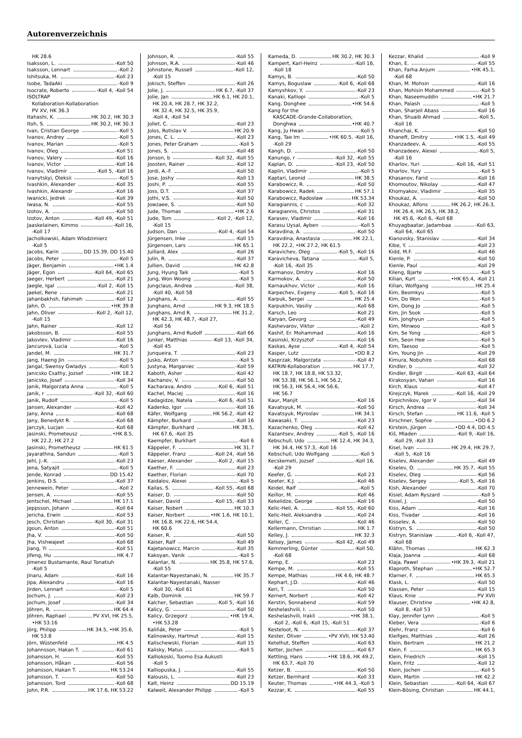Autorenverzeichnis
HK 28.6
Isaksson, L. -Koll 50
Isaksson, Lennart -Koll 2
Ishitsuka, M. -Koll 23
Isobe, TadaAki -Koll 9
Isocrate, Roberto -Koll 4, -Koll 54
ISOLTRAP
Kollaboration-Kollaboration
PV XV, HK 36.3
Itahashi, K. HK 30.2, HK 30.3
Itoh, S. HK 30.2, HK 30.3
Ivan, Cristian George -Koll 5
Ivanov, Andrey -Koll 5
Ivanov, Marian -Koll 5
Ivanov, Oleg -Koll 51
Ivanov, Valery -Koll 16
Ivanov, Victor -Koll 16
Ivanov, Vladimir -Koll 5, -Koll 16
Ivanytskyi, Oleksii -Koll 5
Ivashkin, Alexander -Koll 35
Ivashkin, Alexandr -Koll 16
Iwanicki, Jedrek -Koll 39
Iwasa, N. -Koll 55
Izotov, A. -Koll 50
Izotov, Anton -Koll 49, -Koll 51
Jaaskelainen, Kimmo -Koll 16,
-Koll 17
Jacholkowski, Adam Wlodzimierz
-Koll 5
Jacobs, Karin DD 15.39, DD 15.40
Jacobs, Peter -Koll 5
Jäger, Benjamin •HK 1.4
Jäger, Egon -Koll 64, -Koll 65
Jaeger, Herbert -Koll 21
Jaegle, Igal -Koll 2, -Koll 15
Jaekel, Rene -Koll 21
Jahanbakhsh, Fahimeh -Koll 12
Jahn, O. •HK 39.8
Jahn, Oliver -Koll 2, -Koll 12,
-Koll 15
Jahn, Rainer -Koll 12
Jakobsson, B. -Koll 55
Jakovlev, Vladimir -Koll 16
Jancurová, Lucia -Koll 5
Jandel, M. HK 31.7
Jang, Haeng Jin -Koll 5
Jangal, Swensy Gwladys -Koll 5
Janicsko Csathy, Jozsef •HK 18.2
Janicsko, Josef -Koll 34
Janik, Malgorzata Anna -Koll 5
Janik, r -Koll 32, -Koll 60
Janik, Rudolf -Koll 5
Jansen, Alexander -Koll 42
Jany, Anna -Koll 68
Jany, Benedykt R. -Koll 68
Jarczyk, Lucjan -Koll 68
Jasinski, Prometeusz •HK 8.5,
HK 22.2, HK 27.2
Jasinski, Prometheusz HK 61.5
Jayarathna, Sandun -Koll 5
Jehl, J.-K. -Koll 23
Jena, Satyajit -Koll 5
Jende, Konrad DD 15.42
Jenkins, D.S. -Koll 37
Jennewein, Peter -Koll 2
Jensen, A. -Koll 55
Jentschel, Michael HK 17.1
Jeppsson, Johann -Koll 64
Jericha, Erwin -Koll 53
Jesch, Christian -Koll 30, -Koll 31
Jgoun, Anton -Koll 51
Jha, V. -Koll 50
Jha, Vishwajeet -Koll 68
Jiang, Yi -Koll 51
Jifeng, Hu HK 4.7
Jimenez Bustamante, Raul Tonatiuh
-Koll 5
Jinaru, Adam -Koll 16
Jipa, Alexandru -Koll 16
Jirden, Lennart -Koll 5
Jochum, J. -Koll 23
Jochum, Josef -Koll 34
Jöhren, R. HK 64.4
Jöhren, Raphael PV XVI, HK 25.5,
•HK 53.16
Jörg, Philipp HK 34.5, •HK 35.6,
HK 53.8
Jörn, Wüstenfeld HK 4.5
Johannsson, Hakan T. -Koll 61
Johansson, H. -Koll 55
Johansson, Håkan -Koll 56
Johansson, Hakan T. HK 53.24
Johansson, T. -Koll 50
Johansson, Tord -Koll 68
John, P.R. HK 17.6, HK 53.22
Johnson, R. -Koll 55
Johnson, R.A. -Koll 46
Johnstone, Russell -Koll 12,
-Koll 15
Jokisch, Steffen -Koll 26
Jolie, J. HK 6.7, -Koll 37
Jolie, Jan HK 6.1, HK 20.1,
HK 20.4, HK 28.7, HK 32.2,
HK 32.4, HK 32.5, HK 35.9,
-Koll 4, -Koll 54
Jollet, C. -Koll 23
Jolos, Rotislav V. HK 20.9
Jones, C. L. -Koll 23
Jones, Peter Graham -Koll 5
Jones, S. -Koll 48
Jonson, b -Koll 32, -Koll 55
Joosten, Rainer -Koll 12
Jordi, A.-F. -Koll 50
Jose, Joshy -Koll 13
Joshi, P. -Koll 55
Joss, D.T. -Koll 37
Jothi, V.S. -Koll 50
Jowzaee, S. -Koll 50
Jude, Thomas •HK 2.6
Jude, Tom -Koll 2, -Koll 12,
-Koll 15
Judson, Dan -Koll 4, -Koll 54
Jürgensen, Inke -Koll 15
Jürgensen, Lars HK 65.1
Juillard, Alex -Koll 26
Julin, R. -Koll 37
Jullien, David HK 42.8
Jung, Hyung Taik -Koll 5
Jung, Won Woong -Koll 5
Jungclaus, Andrea -Koll 38,
-Koll 40, -Koll 58
Junghans, A. -Koll 55
Junghans, Arnd HK 9.3, HK 18.5
Junghans, Arnd R. HK 31.2,
HK 42.3, HK 48.7, -Koll 27,
-Koll 56
Junghans, Arnd Rudolf -Koll 66
Junker, Matthias -Koll 13, -Koll 34,
-Koll 45
Junqueira, T. -Koll 23
Jusko, Anton -Koll 5
Justyna, Marganiec -Koll 59
Kaboth, Asher -Koll 42
Kachanov, V. -Koll 50
Kacharava, Andro -Koll 6, -Koll 51
Kachel, Maciej -Koll 16
Kadagidze, Natela -Koll 6, -Koll 51
Kadenko, Igor -Koll 16
Käfer, Wolfgang HK 56.2, -Koll 42
Kämpfer, Burkard -Koll 16
Kämpfer, Burkhard HK 38.5,
HK 67.6, -Koll 35
Kaempfer, Burkhart -Koll 6
Käppeler, F. HK 31.7
Käppeler, Franz -Koll 24, -Koll 56
Kaeser, Alexander -Koll 2, -Koll 15
Kaether, F. -Koll 23
Kaether, Florian -Koll 70
Kaidalov, Alexei -Koll 5
Kailas, S. -Koll 55, -Koll 68
Kaiser, D. -Koll 50
Kaiser, David -Koll 15, -Koll 33
Kaiser, Nobert HK 10.3
Kaiser, Norbert •HK 1.6, HK 10.1,
HK 16.8, HK 22.6, HK 54.4,
HK 60.6
Kaiser, R. -Koll 50
Kaiser, Ralf -Koll 49
Kajetanowicz, Marcin -Koll 35
Kakoyan, Vanik -Koll 5
Kalantar, N. HK 35.8, HK 57.6,
-Koll 55
Kalantar-Nayestanaki, N. HK 35.7
Kalantar-Nayestanaki, Nasser
-Koll 30, -Koll 61
Kalb, Dominik HK 59.7
Kalcher, Sebastian -Koll 5, -Koll 16
Kalicy, G. -Koll 50
Kalicy, Grzegorz •HK 19.4,
•HK 53.28
Kaliňák, Peter -Koll 5
Kalinowsky, Hartmut -Koll 15
Kalischewski, Florian -Koll 15
Kalisky, Matus -Koll 5
Kalliokoski, Tuomo Esa Aukusti
-Koll 5
Kalliopuska, J. -Koll 55
Kalousis, L. -Koll 23
Kalt, Heinz DD 15.19
Kalweit, Alexander Philipp -Koll 5
Kameda, D. HK 30.2, HK 30.3
Kampert, Karl-Heinz -Koll 16,
-Koll 18
Kamys, B. -Koll 50
Kamys, Boguslaw -Koll 6, -Koll 68
Kamyshkov, Y. -Koll 23
Kanaki, Kalliopi -Koll 5
Kang, Donghee •HK 54.6
Kang for the
KASCADE-Grande-Collaboration,
Donghwa •HK 40.7
Kang, Ju Hwan -Koll 5
Kang, Tae Im •HK 60.5, -Koll 16,
-Koll 29
Kangh, D. -Koll 50
Kanungo, r -Koll 32, -Koll 55
Kaplan, D. -Koll 23, -Koll 50
Kaplin, Vladimir -Koll 5
Kaptari, Leonid HK 38.5
Karabowicz, R. -Koll 50
Karabowicz, Radek HK 57.1
Karabowicz, Radosław HK 53.34
Karagiannis, c -Koll 32
Karagiannis, Christos -Koll 31
Karasev, Vladimir -Koll 16
Karasu Uysal, Ayben -Koll 5
Karavdina, A. -Koll 50
Karavdina, Anastasia HK 22.1,
HK 22.2, •HK 27.2, HK 61.5
Karavichev, Oleg -Koll 5, -Koll 16
Karavicheva, Tatiana -Koll 5,
-Koll 16, -Koll 35
Karmanov, Dmitry -Koll 16
Karmokov, A. -Koll 50
Karnaukhov, Victor -Koll 16
Karpechev, Evgeny -Koll 5, -Koll 16
Karpuk, Sergei HK 25.4
Karpukhin, Vasiliy -Koll 68
Karsch, Leo -Koll 21
Karyan, Gevorg -Koll 49
Kashevarov, Viktor -Koll 2
Kashif, Er. Mohammad -Koll 16
Kasinski, Krzysztof -Koll 16
Kaskas, Ayse -Koll 4, -Koll 54
Kasper, Lutz •DD 8.2
Kasprzak, Malgorzata -Koll 47
KATRIN-Kollaboration HK 17.7,
HK 18.7, HK 18.8, HK 53.32,
HK 53.38, HK 56.1, HK 56.2,
HK 56.3, HK 56.4, HK 56.6,
HK 56.7
Kaur, Manjit -Koll 16
Kavatsyuk, M. -Koll 50
Kavatsyuk, Myroslav HK 34.1
Kawasaki, T. -Koll 23
Kazachenko, Oleg -Koll 42
Kazantsev, Andrey -Koll 5, -Koll 16
Kebschull, Udo HK 12.4, HK 34.3,
HK 34.4, HK 57.3, -Koll 16
Kebschull, Udo Wolfgang -Koll 5
Kecskemeti, Jozsef -Koll 16,
-Koll 29
Keefer, G. -Koll 23
Keeter, K.J. -Koll 46
Keidel, Ralf -Koll 5
Keillor, M. -Koll 46
Kekelidze, George -Koll 16
Kelic-Heil, A. -Koll 55, -Koll 60
Kelic-Heil, Aleksandra -Koll 24
Keller, C. -Koll 46
Kellermann, Christian HK 1.7
Kelley, J. HK 32.3
Kelsey, James -Koll 42, -Koll 49
Kemmerling, Günter -Koll 50,
-Koll 68
Kemp, E. -Koll 23
Kempe, M. -Koll 55
Kempe, Mathias HK 4.6, HK 48.7
Kephart, J.D. -Koll 46
Keri, T. -Koll 50
Kernert, Norbert -Koll 42
Kerstin, Sonnabend -Koll 59
Keshelashvili, I. -Koll 50
Keshelashvili, Irakli •HK 38.1,
-Koll 2, -Koll 6, -Koll 15, -Koll 51
Kesteloot, N. -Koll 37
Kester, Oliver •PV XVII, HK 53.40
Ketelhut, Steffen -Koll 63
Ketter, Jochen -Koll 67
Kettling, Hans •HK 18.6, HK 49.2,
HK 63.7, -Koll 70
Ketzer, B. -Koll 50
Ketzer, Bernhard -Koll 33
Keuter, Thomas •HK 44.3, -Koll 5
Kezzar, K. -Koll 55
Kezzar, Khalid -Koll 9
Khan, E. -Koll 55
Khan, Farha Anjum •HK 45.1,
-Koll 68
Khan, M. Mohsin -Koll 16
Khan, Mohisin Mohammed -Koll 5
Khan, Naseemuddin •HK 21.7
Khan, Palash -Koll 5
Khan, Sharjeil Abass -Koll 16
Khan, Shuaib Ahmad -Koll 5,
-Koll 16
Khanchai, K. -Koll 50
Khaneft, Dmitry •HK 1.5, -Koll 49
Khanzadeev, A. -Koll 55
Khanzadeev, Alexei -Koll 5,
-Koll 16
Kharlov, Yuri -Koll 16, -Koll 51
Kharlov, Yury -Koll 5
Khasanov, Farid -Koll 16
Khomoutov, Nikolay -Koll 47
Khomyakov, Vladimir -Koll 35
Khoukaz, A. -Koll 50
Khoukaz, Alfons HK 26.2, HK 26.3,
HK 26.4, HK 26.5, HK 38.2,
HK 45.6, -Koll 6, -Koll 68
Khuyagbaatar, Jadambaa -Koll 63,
-Koll 64, -Koll 65
Kianovsky, Stanislav -Koll 34
Kibe, Y. -Koll 23
Kidd, M.F. -Koll 46
Kienle, P. -Koll 50
Kienle, Paul -Koll 29
Kileng, Bjarte -Koll 5
Kilian, Kurt •HK 65.4, -Koll 21
Kilian, Wolfgang HK 25.4
Kim, Beomkyu -Koll 5
Kim, Do Won -Koll 5
Kim, Dong Jo -Koll 5
Kim, Jin Sook -Koll 5
Kim, Jonghyun -Koll 5
Kim, Minwoo -Koll 5
Kim, Se Yong -Koll 5
Kim, Seon Hee -Koll 5
Kim, Taesoo -Koll 5
Kim, Young Jin -Koll 29
Kimura, Nobuhiro -Koll 68
Kindler, b -Koll 32
Kindler, Birgit -Koll 63, -Koll 64
Kirakosyan, Vahan -Koll 16
Kirch, Klaus -Koll 47
Kirejczyk, Marek -Koll 16, -Koll 29
Kirpichnikov, Igor V -Koll 34
Kirsch, Andrea -Koll 34
Kirsch, Stefan HK 11.6, -Koll 5
Kirschner, Sophie •DD 6.2
Kirstein, Jürgen •DD 4.4, DD 4.5
Kiš, Mladen -Koll 9, -Koll 16,
-Koll 29, -Koll 33
Kisel, Ivan HK 29.4, HK 29.7,
-Koll 5, -Koll 16
Kiselev, Alexander -Koll 49
Kiselev, O. HK 35.7, -Koll 55
Kiselev, Oleg -Koll 56
Kiselev, Sergey -Koll 5, -Koll 16
Kish, Alexander -Koll 70
Kisiel, Adam Ryszard -Koll 5
Kisiel, J. -Koll 50
Kiss, Adam -Koll 16
Kiss, Tivadar -Koll 16
Kisselev, A. -Koll 50
Kistryn, S. -Koll 50
Kistryn, Stanislaw -Koll 6, -Koll 47,
-Koll 68
Klähn, Thomas HK 62.3
Klaja, Joanna -Koll 68
Klaja, Pawel •HK 39.3, -Koll 21
Klaproth, Stephan •HK 52.7
Klarner, F. HK 65.3
Klask, L. -Koll 50
Klassen, Peter -Koll 15
Klaus, Knie PV XVII
Klauser, Christine •HK 42.8,
-Koll 8, -Koll 53
Klay, Jennifer Lynn -Koll 5
Kleber, Vera -Koll 6
Klehr, Franz -Koll 6
Kleifges, Matthias -Koll 26
Klein, Bertram HK 21.2
Klein, F. HK 65.3
Klein, Friedrich -Koll 15
Klein, Fritz -Koll 12
Klein, Jochen -Koll 5
Klein, Martin HK 42.2
Klein, Sebastian -Koll 64, -Koll 67
Klein-Bösing, Christian HK 44.1,